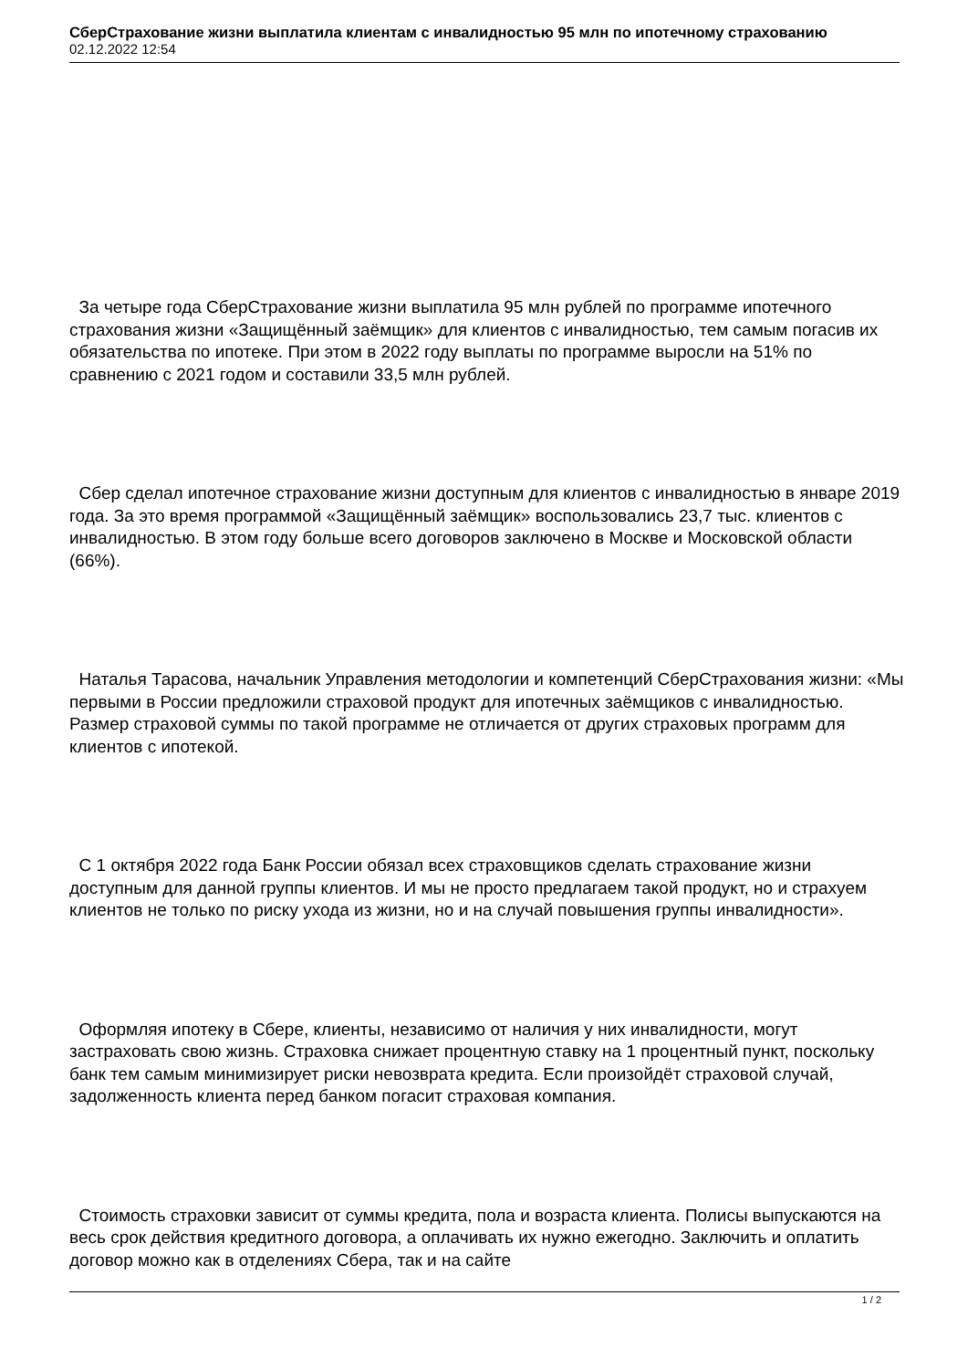СберСтрахование жизни выплатила клиентам с инвалидностью 95 млн по ипотечному страхованию
02.12.2022 12:54
За четыре года СберСтрахование жизни выплатила 95 млн рублей по программе ипотечного страхования жизни «Защищённый заёмщик» для клиентов с инвалидностью, тем самым погасив их обязательства по ипотеке. При этом в 2022 году выплаты по программе выросли на 51% по сравнению с 2021 годом и составили 33,5 млн рублей.
Сбер сделал ипотечное страхование жизни доступным для клиентов с инвалидностью в январе 2019 года. За это время программой «Защищённый заёмщик» воспользовались 23,7 тыс. клиентов с инвалидностью. В этом году больше всего договоров заключено в Москве и Московской области (66%).
Наталья Тарасова, начальник Управления методологии и компетенций СберСтрахования жизни: «Мы первыми в России предложили страховой продукт для ипотечных заёмщиков с инвалидностью. Размер страховой суммы по такой программе не отличается от других страховых программ для клиентов с ипотекой.
С 1 октября 2022 года Банк России обязал всех страховщиков сделать страхование жизни доступным для данной группы клиентов. И мы не просто предлагаем такой продукт, но и страхуем клиентов не только по риску ухода из жизни, но и на случай повышения группы инвалидности».
Оформляя ипотеку в Сбере, клиенты, независимо от наличия у них инвалидности, могут застраховать свою жизнь. Страховка снижает процентную ставку на 1 процентный пункт, поскольку банк тем самым минимизирует риски невозврата кредита. Если произойдёт страховой случай, задолженность клиента перед банком погасит страховая компания.
Стоимость страховки зависит от суммы кредита, пола и возраста клиента. Полисы выпускаются на весь срок действия кредитного договора, а оплачивать их нужно ежегодно. Заключить и оплатить договор можно как в отделениях Сбера, так и на сайте
1 / 2